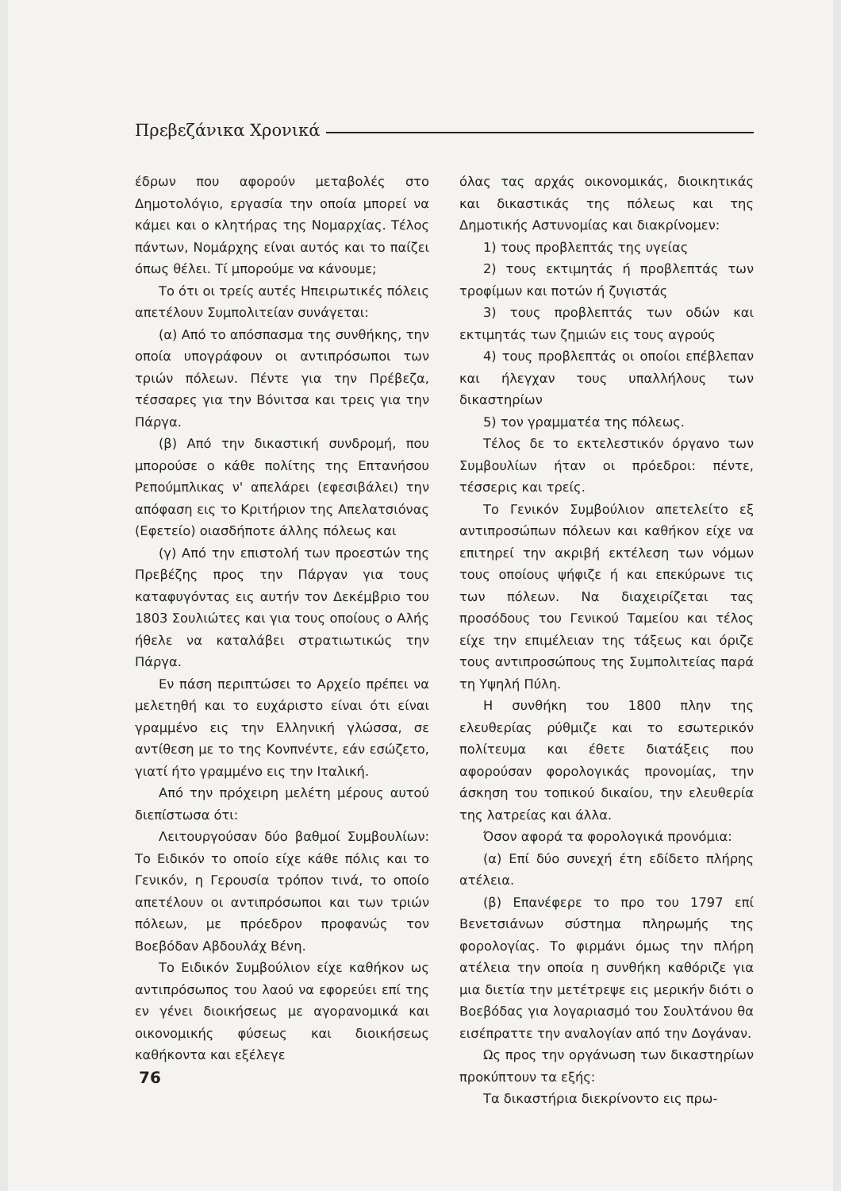Πρεβεζάνικα Χρονικά
έδρων που αφορούν μεταβολές στο Δημοτολόγιο, εργασία την οποία μπορεί να κάμει και ο κλητήρας της Νομαρχίας. Τέλος πάντων, Νομάρχης είναι αυτός και το παίζει όπως θέλει. Τί μπορούμε να κάνουμε;
Το ότι οι τρείς αυτές Ηπειρωτικές πόλεις απετέλουν Συμπολιτείαν συνάγεται:
(α) Από το απόσπασμα της συνθήκης, την οποία υπογράφουν οι αντιπρόσωποι των τριών πόλεων. Πέντε για την Πρέβεζα, τέσσαρες για την Βόνιτσα και τρεις για την Πάργα.
(β) Από την δικαστική συνδρομή, που μπορούσε ο κάθε πολίτης της Επτανήσου Ρεπούμπλικας ν' απελάρει (εφεσιβάλει) την απόφαση εις το Κριτήριον της Απελατσιόνας (Εφετείο) οιασδήποτε άλλης πόλεως και
(γ) Από την επιστολή των προεστών της Πρεβέζης προς την Πάργαν για τους καταφυγόντας εις αυτήν τον Δεκέμβριο του 1803 Σουλιώτες και για τους οποίους ο Αλής ήθελε να καταλάβει στρατιωτικώς την Πάργα.
Εν πάση περιπτώσει το Αρχείο πρέπει να μελετηθή και το ευχάριστο είναι ότι είναι γραμμένο εις την Ελληνική γλώσσα, σε αντίθεση με το της Κονπνέντε, εάν εσώζετο, γιατί ήτο γραμμένο εις την Ιταλική.
Από την πρόχειρη μελέτη μέρους αυτού διεπίστωσα ότι:
Λειτουργούσαν δύο βαθμοί Συμβουλίων: Το Ειδικόν το οποίο είχε κάθε πόλις και το Γενικόν, η Γερουσία τρόπον τινά, το οποίο απετέλουν οι αντιπρόσωποι και των τριών πόλεων, με πρόεδρον προφανώς τον Βοεβόδαν Αβδουλάχ Βένη.
Το Ειδικόν Συμβούλιον είχε καθήκον ως αντιπρόσωπος του λαού να εφορεύει επί της εν γένει διοικήσεως με αγορανομικά και οικονομικής φύσεως και διοικήσεως καθήκοντα και εξέλεγε
όλας τας αρχάς οικονομικάς, διοικητικάς και δικαστικάς της πόλεως και της Δημοτικής Αστυνομίας και διακρίνομεν:
1) τους προβλεπτάς της υγείας
2) τους εκτιμητάς ή προβλεπτάς των τροφίμων και ποτών ή ζυγιστάς
3) τους προβλεπτάς των οδών και εκτιμητάς των ζημιών εις τους αγρούς
4) τους προβλεπτάς οι οποίοι επέβλεπαν και ήλεγχαν τους υπαλλήλους των δικαστηρίων
5) τον γραμματέα της πόλεως.
Τέλος δε το εκτελεστικόν όργανο των Συμβουλίων ήταν οι πρόεδροι: πέντε, τέσσερις και τρείς.
Το Γενικόν Συμβούλιον απετελείτο εξ αντιπροσώπων πόλεων και καθήκον είχε να επιτηρεί την ακριβή εκτέλεση των νόμων τους οποίους ψήφιζε ή και επεκύρωνε τις των πόλεων. Να διαχειρίζεται τας προσόδους του Γενικού Ταμείου και τέλος είχε την επιμέλειαν της τάξεως και όριζε τους αντιπροσώπους της Συμπολιτείας παρά τη Υψηλή Πύλη.
Η συνθήκη του 1800 πλην της ελευθερίας ρύθμιζε και το εσωτερικόν πολίτευμα και έθετε διατάξεις που αφορούσαν φορολογικάς προνομίας, την άσκηση του τοπικού δικαίου, την ελευθερία της λατρείας και άλλα.
Όσον αφορά τα φορολογικά προνόμια:
(α) Επί δύο συνεχή έτη εδίδετο πλήρης ατέλεια.
(β) Επανέφερε το προ του 1797 επί Βενετσιάνων σύστημα πληρωμής της φορολογίας. Το φιρμάνι όμως την πλήρη ατέλεια την οποία η συνθήκη καθόριζε για μια διετία την μετέτρεψε εις μερικήν διότι ο Βοεβόδας για λογαριασμό του Σουλτάνου θα εισέπραττε την αναλογίαν από την Δογάναν.
Ως προς την οργάνωση των δικαστηρίων προκύπτουν τα εξής:
Τα δικαστήρια διεκρίνοντο εις πρω-
76